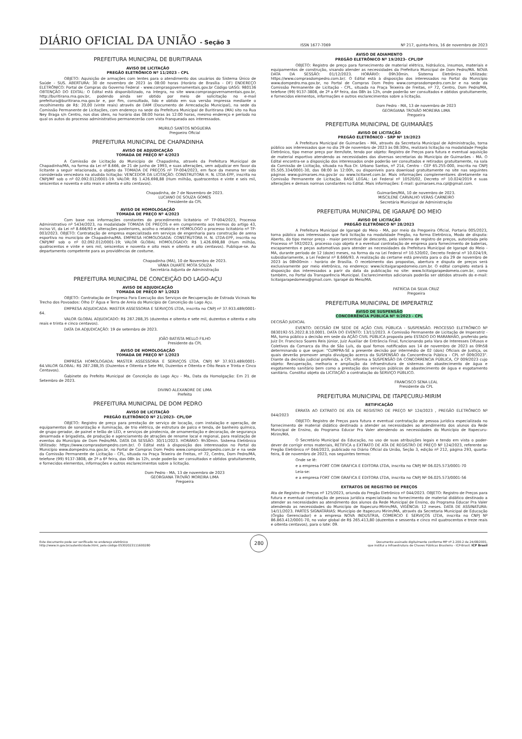DIÁRIO OFICIAL DA UNIÃO - Seção 3
ISSN 1677-7069 Nº 217, quinta-feira, 16 de novembro de 2023
PREFEITURA MUNICIPAL DE BURITIRANA
AVISO DE LICITAÇÃO
PREGÃO ELETRÔNICO Nº 11/2023 - CPL
OBJETO: Aquisição de armações com lentes para o atendimento dos usuários do Sistema Único de Saúde - SUS. ABERTURA: 30 de novembro de 2023 às 08:00 horas (Horário de Brasília - DF) ENDEREÇO ELETRÔNICO: Portal de Compras do Governo Federal - www.comprasgovernamentais.gov.br Código UASG: 980136 OBTENÇÃO DO EDITAL: O Edital está disponibilizado, na íntegra, no site www.comprasgovernamentais.gov.br, http://buritirana.ma.gov.br, podendo ainda ser obtido por meio de solicitação no e-mail prefeitura@buritirana.ma.gov.br e, por fim, consultado, lido e obtido em sua versão impressa mediante o recolhimento de R$: 20,00 (vinte reais) através de DAM (Documento de Arrecadação Municipal), na sede da Comissão Permanente de Licitações, com endereço na sede da Prefeitura Municipal de Buritirana (MA) sito na Rua Ney Braga s/n Centro, nos dias úteis, no horário das 08:00 horas às 12:00 horas, mesmo endereço e período no qual os autos do processo administrativo permanecerão com vista franqueada aos interessados.
MURILO SANTOS NOGUEIRA
Pregoeiro Oficial
PREFEITURA MUNICIPAL DE CHAPADINHA
AVISO DE ADJUDICAÇÃO
TOMADA DE PREÇO Nº 4/2023
A Comissão de Licitação do Município de Chapadinha, através da Prefeitura Municipal de Chapadinha/MA, na forma da Lei nº 8.666, de 21 de junho de 1993, e suas alterações, vem adjudicar em favor da licitante a seguir relacionada, o objeto da TOMADA DE PREÇOS nº TP-004/2023, em face da mesma ter sido considerada vencedora na aludida licitação: VENCEDOR DA LICITAÇÃO: CONSTRUTORA H. N. LTDA-EPP, inscrita no CNPJ/MF sob o nº 02.092.012/0001-19. VALOR: R$ 1.426.698,88 (Hum milhão, quatrocentos e vinte e seis mil, seiscentos e noventa e oito reais e oitenta e oito centavos).
Chapadinha, de 7 de Novembro de 2023.
LUCIANO DE SOUZA GOMES
Presidente da CPL
AVISO DE HOMOLOGAÇÃO
TOMADA DE PREÇO Nº 4/2023
Com base nas informações constantes do procedimento licitatório nº TP-004/2023, Processo Administrativo nº 5434/2023, na modalidade TOMADA DE PREÇOS e em cumprimento aos termos do artigo 43, inciso VI, da Lei nº 8.666/93 e alterações posteriores, acolho o relatório e HOMOLOGO o processo licitatório nº TP-003/2023. OBJETO: Contratação de empresa especializada em serviços de engenharia para construção de arena esportiva no município de Chapadinha/MA. EMPRESA HOMOLOGADA: CONSTRUTORA H. N. LTDA-EPP, inscrita no CNPJ/MF sob o nº 02.092.012/0001-19; VALOR GLOBAL HOMOLOGADO: R$ 1.426.698,88 (Hum milhão, quatrocentos e vinte e seis mil, seiscentos e noventa e oito reais e oitenta e oito centavos). Publique-se. Ao departamento competente para as providências de costume.
Chapadinha (MA), 10 de Novembro de 2023.
VÂNIA DUARTE MOTA SOUZA
Secretária Adjunta de Administração
PREFEITURA MUNICIPAL DE CONCEIÇÃO DO LAGO-AÇU
AVISO DE ADJUDICAÇÃO
TOMADA DE PREÇO Nº 1/2023
OBJETO: Contratação de Empresa Para Execução dos Serviços de Recuperação de Estrada Vicinais No Trecho dos Povoados: Olho D' Água e Terra de Areia do Município de Conceição do Lago Açu.
EMPRESA ADJUDICADA: MASTER ASSESSORIA E SERVIÇOS LTDA, inscrita no CNPJ nº 37.933.489/0001-64.
VALOR GLOBAL ADJUDICADO: R$ 287.288,35 (duzentos e oitenta e sete mil, duzentos e oitenta e oito reais e trinta e cinco centavos).
DATA DA ADJUDICAÇÃO: 19 de setembro de 2023.
JOÃO BATISTA MELLO FILHO
Presidente da CPL
AVISO DE HOMOLOGAÇÃO
TOMADA DE PREÇO Nº 1/2023
EMPRESA HOMOLOGADA: MASTER ASSESSORIA E SERVIÇOS LTDA. CNPJ Nº 37.933.489/0001-64.VALOR GLOBAL: R$ 287.288,35 (Duzentos e Oitenta e Sete Mil, Duzentos e Oitenta e Oito Reais e Trinta e Cinco Centavos).
Gabinete do Prefeito Municipal de Conceição do Lago Açu - Ma, Data da Homolgação: Em 21 de Setembro de 2023.
DIVINO ALEXANDRE DE LIMA
Prefeito
PREFEITURA MUNICIPAL DE DOM PEDRO
AVISO DE LICITAÇÃO
PREGÃO ELETRÔNICO Nº 21/2023- CPL/DP
OBJETO: Registro de preço para prestação de serviço de locação, com instalação e operação, de equipamentos de sonorização e iluminação, de trio elétrico, de estrutura de palco e tenda, de banheiro químico, de grupo gerador, de painel e telão de LED, e serviços de pirotecnia, de ornamentação e decoração, de segurança desarmada e brigadista, de produção e agenciamento de atrações de renome local e regional, para realização de eventos do Município de Dom Pedro/MA. DATA DA SESSÃO: 30/11/2023. HORÁRIO: 9h30min. Sistema Eletrônico Utilizado: https://www.comprasdompedro.com.br/. O Edital está à disposição dos interessados no Portal do Município www.dompedro.ma.gov.br, no Portal de Compras Dom Pedro www.comprasdompedro.com.br e na sede da Comissão Permanente de Licitação - CPL, situada na Praça Teixeira de Freitas, nº 72, Centro, Dom Pedro/MA, telefone (99) 9137-3808, de 2ª a 6ª feira, das 08h às 12h, onde poderão ser consultados e obtidos gratuitamente, e fornecidos elementos, informações e outros esclarecimentos sobre a licitação.
Dom Pedro - MA, 13 de novembro de 2023
GEORGIANA TROVÃO MOREIRA LIMA
Pregoeira
AVISO DE ADIAMENTO
PREGÃO ELETRÔNICO Nº 19/2023- CPL/DP
OBJETO: Registro de preço para fornecimento de material elétrico, hidráulico, insumos, materiais e equipamentos de construção, visando atender as necessidades da Prefeitura Municipal de Dom Pedro/MA. NOVA DATA DA SESSÃO: 01/12/2023. HORÁRIO: 09h30min. Sistema Eletrônico Utilizado: https://www.comprasdompedro.com.br/. O Edital está à disposição dos interessados no Portal do Município www.dompedro.ma.gov.br, no Portal de Compras Dom Pedro www.comprasdompedro.com.br e na sede da Comissão Permanente de Licitação - CPL, situada na Praça Teixeira de Freitas, nº 72, Centro, Dom Pedro/MA, telefone (99) 9137-3808, de 2ª a 6ª feira, das 08h às 12h, onde poderão ser consultados e obtidos gratuitamente, e fornecidos elementos, informações e outros esclarecimentos sobre a licitação.
Dom Pedro - MA, 13 de novembro de 2023
GEORGIANA TROVÃO MOREIRA LIMA
Pregoeira
PREFEITURA MUNICIPAL DE GUIMARÃES
AVISO DE LICITAÇÃO
PREGÃO ELETRÔNICO - SRP Nº 19/2023
A Prefeitura Municipal de Guimarães - MA, através da Secretaria Municipal de Administração, torna público aos interessados que no dia 29 de novembro de 2023 às 08:30hs, realizará licitação na modalidade Pregão Eletrônico, tipo menor preço por item/lote, tendo por objeto: Registro de Preços para futura e eventual aquisição de material esportivo atendendo as necessidades das diversas secretarias do Município de Guimarães - MA. O Edital encontra-se a disposição dos interessados onde poderão ser consultados e retirados gratuitamente, na sala da Comissão de Licitação, situada na Rua Dr. Urbano Santos, nº 214, Centro - CEP 65.255-000, inscrita no CNPJ 05.505.334/0001-30, das 08:00 às 12:00h, ou disponíveis para download gratuitamente no site nas seguintes páginas www.guimaraes.ma.gov.br ou www.licitanet.com.br. Mais informações complementares diretamente na Comissão Permanente de Licitação. BASE LEGAL: Lei Federal nº 10520/02, Decreto nº 10.024/2019 e suas alterações e demais normas constantes no Edital. Mais informações: E-mail: guimaraes.ma.cpl@gmail.com.
Guimarães/MA, 10 de novembro de 2023.
MISCILENE CARVALHO VERAS CARNEIRO
Secretária Municipal de Administração
PREFEITURA MUNICIPAL DE IGARAPÉ DO MEIO
AVISO DE LICITAÇÃO
PREGÃO ELETRÔNICO Nº 28/2023
A Prefeitura Municipal de Igarapé do Meio - MA, por meio da Pregoeira Oficial, Portaria 005/2023, torna público aos interessados que fará licitação na modalidade Pregão, na forma Eletrônica, Modo de disputa: Aberto, do tipo menor preço - maior percentual de desconto, pelo sistema de registro de preços, autorizada pelo Processo nº 592/2023, processo cujo objeto é a eventual contratação de empresa para fornecimento de baterias, escapamentos e peças automotivas para atender as necessidades da Prefeitura Municipal de Igarapé do Meio - MA, durante período de 12 (doze) meses, na forma da na Lei Federal nº 10.520/02, Decreto Federal nº 10.024/19, subsidiariamente, a Lei Federal nº 8.666/93. A realização do certame está prevista para o dia 29 de novembro de 2023 às 08h00min - horário de Brasília. O recebimento das propostas, abertura e disputa de preços será exclusivamente por meio eletrônico, no endereço: www.licitaigarapedomeio.com.br. O edital completo estará à disposição dos interessados a parir da data da publicação no site: www.licitaigarapedomeio.com.br, como também, no Portal da Transparência Municipal. Esclarecimentos adicionais poderão ser obtidos através do e-mail: licitaigarapedomeio@gmail.com. Igarapé do Meio/MA.
PATRÍCIA DA SILVA CRUZ
Pregoeira
PREFEITURA MUNICIPAL DE IMPERATRIZ
AVISO DE SUSPENSÃO
CONCORRÊNCIA PÚBLICA Nº 9/2023 - CPL
DECISÃO JUDICIAL
EVENTO: DECISÃO EM SEDE DE AÇÃO CIVIL PÚBLICA - SUSPENSÃO. PROCESSO ELETRÔNICO Nº 0830192-55.2022.8.10.0001. DATA DO EVENTO: 13/11/2023. A Comissão Permanente de Licitação de Imperatriz - MA, torna público a decisão em sede da AÇÃO CIVIL PÚBLICA proposta pelo ESTADO DO MARANHÃO, proferido pelo Juiz Dr. Francisco Soares Reis Júnior, Juiz Auxiliar de Entrância Final, funcionando pela Vara de Interesses Difusos e Coletivos da Comarca da Ilha de São Luís, da qual fomos notificados aos 14 de novembro de 2023 as 09h58 determinando o que segue: "CUMPRA-SE a presente decisão por intermédio de 02 (dois) Oficiais de Justiça, os quais deverão promover ampla divulgação acerca da SUSPENSÃO da Concorrência Pública - CPL nº 009/2023". Diante da decisão judicial proferida, a CPL informa a SUSPENSÃO DA CONCORRENCIA PÚBLICA, CP 009/2023 cujo objeto: Recuperação, melhoria e ampliação da infraestrutura de sistemas de abastecimento de água e esgotamento sanitário bem como a prestação dos serviços públicos de abastecimento de água e esgotamento sanitário. Constitui objeto da LICITAÇÃO a contratação do SERVIÇO PÚBLICO.
FRANCISCO SENA LEAL
Presidente da CPL
PREFEITURA MUNICIPAL DE ITAPECURU-MIRIM
RETIFICAÇÃO
ERRATA AO EXTRATO DE ATA DE REGISTRO DE PREÇO Nº 124/2023 , PREGÃO ELETRÔNICO Nº 044/2023
OBJETO: Registro de Preços para futura e eventual contratação de pessoa jurídica especializada no fornecimento de material didático destinado a atender as necessidades ao atendimento dos alunos da Rede Municipal de Ensino, do Programa Educar Pra Valer atendendo as necessidades do Município de Itapecuru-Mirim/MA.
O Secretário Municipal da Educação, no uso de suas atribuições legais e tendo em vista o poder-dever de corrigir erros materiais, RETIFICA o EXTRATO DE ATA DE REGISTRO DE PREÇO Nº 124/2023, referente ao Pregão Eletrônico nº 044/2023, publicado no Diário Oficial da União, Seção 3, edição nº 212, página 293, quarta-feira, 8 de novembro de 2023, nos seguintes termos:
Onde se lê:
e a empresa FORT COM GRAFICA E EDITORA LTDA, inscrita no CNPJ Nº 06.025.573/0001-70
Leia-se:
e a empresa FORT COM GRAFICA E EDITORA LTDA, inscrita no CNPJ Nº 06.025.573/0001-56
EXTRATOS DE REGISTRO DE PREÇOS
Ata de Registro de Preços nº 125/2023, oriunda do Pregão Eletrônico nº 044/2023. OBJETO: Registro de Preços para futura e eventual contratação de pessoa jurídica especializada no fornecimento de material didático destinado a atender as necessidades ao atendimento dos alunos da Rede Municipal de Ensino, do Programa Educar Pra Valer atendendo as necessidades do Município de Itapecuru-Mirim/MA, VIGÊNCIA: 12 meses. DATA DE ASSINATURA: 14/11/2023. PARTES SIGNATÁRIAS: Município de Itapecuru Mirim/MA, através da Secretaria Municipal de Educação (Órgão Gerenciador) e a empresa NOVA INDUSTRIA, COMERCIO E SERVIÇOS LTDA, inscrita no CNPJ Nº 86.863.412/0001-70, no valor global de R$ 265.413,80 (duzentos e sessenta e cinco mil quatrocentos e treze reais e oitenta centavos), para o lote: 09.
Este documento pode ser verificado no endereço eletrônico
http://www.in.gov.br/autenticidade.html, pelo código 05302023111600280
280
Documento assinado digitalmente conforme MP nº 2.200-2 de 24/08/2001,
que institui a Infraestrutura de Chaves Públicas Brasileira - ICP-Brasil. ICP Brasil